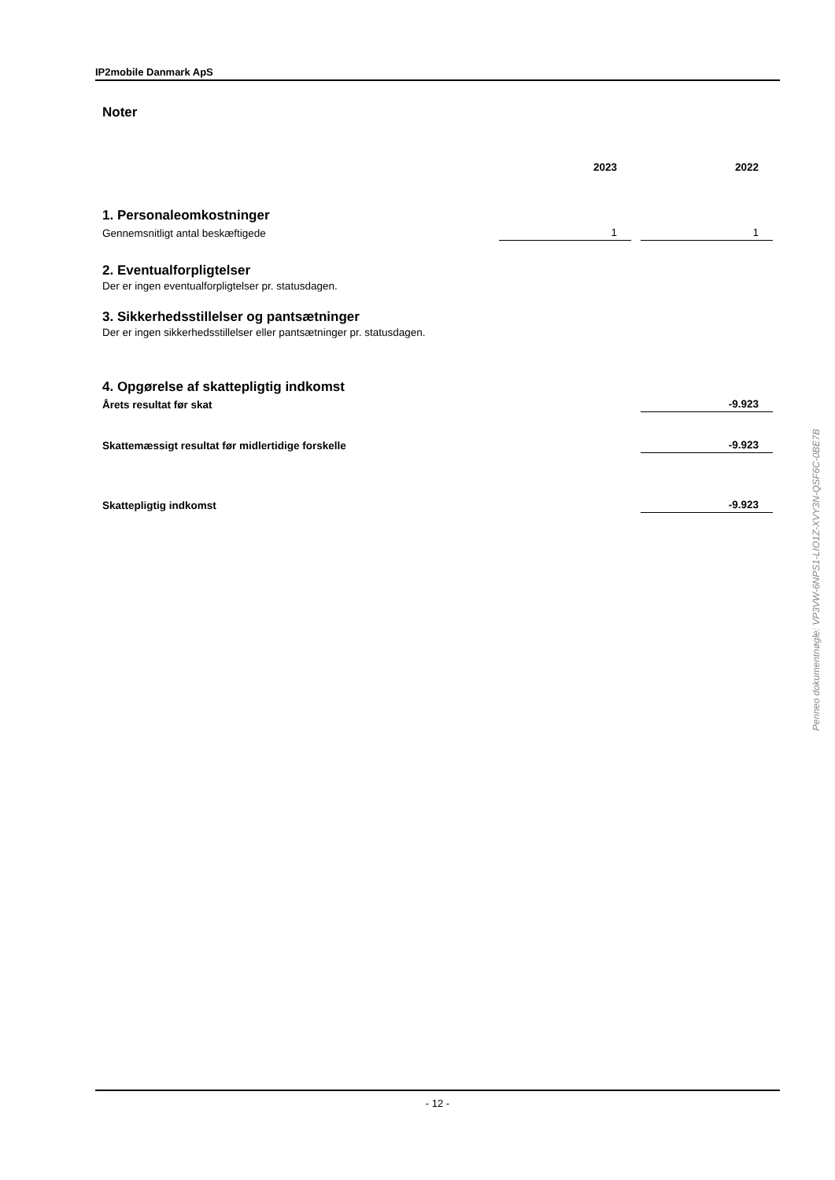IP2mobile Danmark ApS
Noter
| | 2023 | 2022 |
1. Personaleomkostninger
| Gennemsnitligt antal beskæftigede | 1 | 1 |
2. Eventualforpligtelser
Der er ingen eventualforpligtelser pr. statusdagen.
3. Sikkerhedsstillelser og pantsætninger
Der er ingen sikkerhedsstillelser eller pantsætninger pr. statusdagen.
4. Opgørelse af skattepligtig indkomst
| Årets resultat før skat | | -9.923 |
| Skattemæssigt resultat før midlertidige forskelle | | -9.923 |
| Skattepligtig indkomst | | -9.923 |
- 12 -
Penneo dokumentnøgle: VP3VW-6NPS1-LIO1Z-XVY3N-QSF6C-0BE7B